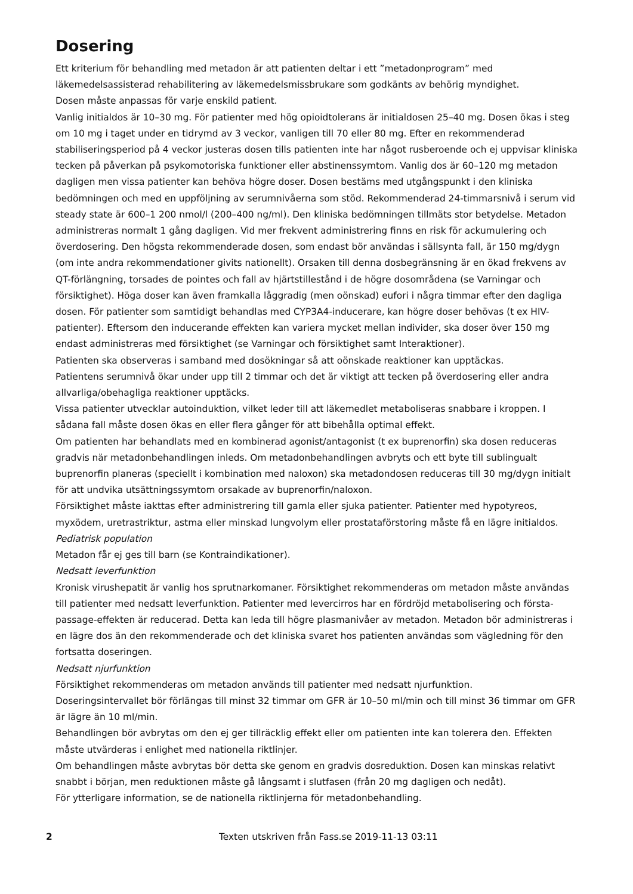Dosering
Ett kriterium för behandling med metadon är att patienten deltar i ett ”metadonprogram” med läkemedelsassisterad rehabilitering av läkemedelsmissbrukare som godkänts av behörig myndighet.
Dosen måste anpassas för varje enskild patient.
Vanlig initialdos är 10–30 mg. För patienter med hög opioidtolerans är initialdosen 25–40 mg. Dosen ökas i steg om 10 mg i taget under en tidrymd av 3 veckor, vanligen till 70 eller 80 mg. Efter en rekommenderad stabiliseringsperiod på 4 veckor justeras dosen tills patienten inte har något rusberoende och ej uppvisar kliniska tecken på påverkan på psykomotoriska funktioner eller abstinenssymtom. Vanlig dos är 60–120 mg metadon dagligen men vissa patienter kan behöva högre doser. Dosen bestäms med utgångspunkt i den kliniska bedömningen och med en uppföljning av serumnivåerna som stöd. Rekommenderad 24-timmarsnivå i serum vid steady state är 600–1 200 nmol/l (200–400 ng/ml). Den kliniska bedömningen tillmäts stor betydelse. Metadon administreras normalt 1 gång dagligen. Vid mer frekvent administrering finns en risk för ackumulering och överdosering. Den högsta rekommenderade dosen, som endast bör användas i sällsynta fall, är 150 mg/dygn (om inte andra rekommendationer givits nationellt). Orsaken till denna dosbegränsning är en ökad frekvens av QT-förlängning, torsades de pointes och fall av hjärtstillestånd i de högre dosområdena (se Varningar och försiktighet). Höga doser kan även framkalla låggradig (men oönskad) eufori i några timmar efter den dagliga dosen. För patienter som samtidigt behandlas med CYP3A4-inducerare, kan högre doser behövas (t ex HIV-patienter). Eftersom den inducerande effekten kan variera mycket mellan individer, ska doser över 150 mg endast administreras med försiktighet (se Varningar och försiktighet samt Interaktioner).
Patienten ska observeras i samband med dosökningar så att oönskade reaktioner kan upptäckas.
Patientens serumnivå ökar under upp till 2 timmar och det är viktigt att tecken på överdosering eller andra allvarliga/obehagliga reaktioner upptäcks.
Vissa patienter utvecklar autoinduktion, vilket leder till att läkemedlet metaboliseras snabbare i kroppen. I sådana fall måste dosen ökas en eller flera gånger för att bibehålla optimal effekt.
Om patienten har behandlats med en kombinerad agonist/antagonist (t ex buprenorfin) ska dosen reduceras gradvis när metadonbehandlingen inleds. Om metadonbehandlingen avbryts och ett byte till sublingualt buprenorfin planeras (speciellt i kombination med naloxon) ska metadondosen reduceras till 30 mg/dygn initialt för att undvika utsättningssymtom orsakade av buprenorfin/naloxon.
Försiktighet måste iakttas efter administrering till gamla eller sjuka patienter. Patienter med hypotyreos, myxödem, uretrastriktur, astma eller minskad lungvolym eller prostataförstoring måste få en lägre initialdos.
Pediatrisk population
Metadon får ej ges till barn (se Kontraindikationer).
Nedsatt leverfunktion
Kronisk virushepatit är vanlig hos sprutnarkomaner. Försiktighet rekommenderas om metadon måste användas till patienter med nedsatt leverfunktion. Patienter med levercirros har en fördröjd metabolisering och första-passage-effekten är reducerad. Detta kan leda till högre plasmanivåer av metadon. Metadon bör administreras i en lägre dos än den rekommenderade och det kliniska svaret hos patienten användas som vägledning för den fortsatta doseringen.
Nedsatt njurfunktion
Försiktighet rekommenderas om metadon används till patienter med nedsatt njurfunktion.
Doseringsintervallet bör förlängas till minst 32 timmar om GFR är 10–50 ml/min och till minst 36 timmar om GFR är lägre än 10 ml/min.
Behandlingen bör avbrytas om den ej ger tillräcklig effekt eller om patienten inte kan tolerera den. Effekten måste utvärderas i enlighet med nationella riktlinjer.
Om behandlingen måste avbrytas bör detta ske genom en gradvis dosreduktion. Dosen kan minskas relativt snabbt i början, men reduktionen måste gå långsamt i slutfasen (från 20 mg dagligen och nedåt).
För ytterligare information, se de nationella riktlinjerna för metadonbehandling.
2 Texten utskriven från Fass.se 2019-11-13 03:11